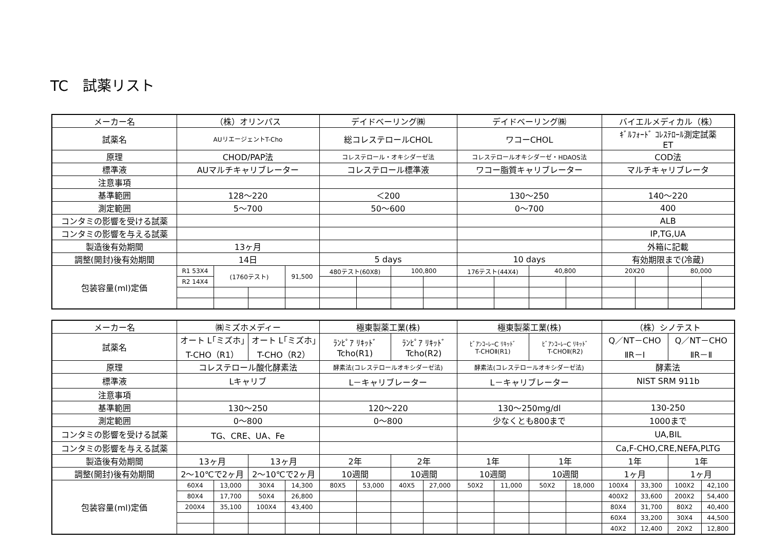TC　試薬リスト
| メーカー名 | （株）オリンパス | | | | デイドベーリング㈱ | | | | デイドベーリング㈱ | | | | バイエルメディカル（株） | | | |
| 試薬名 | AUリエージェントT-Cho | | | | 総コレステロールCHOL | | | | ワコーCHOL | | | | ｷﾞﾙﾌｫｰﾄﾞ ｺﾚｽﾃﾛｰﾙ測定試薬 ET | | | |
| 原理 | CHOD/PAP法 | | | | コレステロール・オキシダーゼ法 | | | | コレステロールオキシダーゼ・HDAOS法 | | | | COD法 | | | |
| 標準液 | AUマルチキャリブレーター | | | | コレステロール標準液 | | | | ワコー脂質キャリブレーター | | | | マルチキャリブレータ | | | |
| 注意事項 | | | | | | | | | | | | | | | | |
| 基準範囲 | 128～220 | | | | ＜200 | | | | 130～250 | | | | 140～220 | | | |
| 測定範囲 | 5～700 | | | | 50～600 | | | | 0～700 | | | | 400 | | | |
| コンタミの影響を受ける試薬 | | | | | | | | | | | | | ALB | | | |
| コンタミの影響を与える試薬 | | | | | | | | | | | | | IP,TG,UA | | | |
| 製造後有効期間 | 13ヶ月 | | | | | | | | | | | | 外箱に記載 | | | |
| 調整(開封)後有効期間 | 14日 | | | | 5 days | | | | 10 days | | | | 有効期限まで(冷蔵) | | | |
| 包装容量(ml)定価 | R1 53X4 | (1760テスト) | | 91,500 | 480テスト(60X8) | | 100,800 | | 176テスト(44X4) | | 40,800 | | 20X20 | | 80,000 | |
| | R2 14X4 | | | | | | | | | | | | | | | |
| メーカー名 | ㈱ミズホメディー | | | | 極東製薬工業(株) | | | | 極東製薬工業(株) | | | | （株）シノテスト | | | |
| 試薬名 | オート L｢ミズホ｣ T-CHO（R1） | | オート L｢ミズホ｣ T-CHO（R2） | | ﾗﾝﾋﾟｱ ﾘｷｯﾄﾞ Tcho(R1) | | ﾗﾝﾋﾟｱ ﾘｷｯﾄﾞ Tcho(R2) | | ﾋﾞｱﾝｺｰﾚｰC ﾘｷｯﾄﾞ T-CHOⅡ(R1) | | ﾋﾞｱﾝｺｰﾚｰC ﾘｷｯﾄﾞ T-CHOⅡ(R2) | | Q／NT－CHO ⅡR－Ⅰ | | Q／NT－CHO ⅡR－Ⅱ | |
| 原理 | コレステロール酸化酵素法 | | | | 酵素法(コレステロールオキシダーゼ法) | | | | 酵素法(コレステロールオキシダーゼ法) | | | | 酵素法 | | | |
| 標準液 | Lキャリブ | | | | L－キャリブレーター | | | | L－キャリブレーター | | | | NIST SRM 911b | | | |
| 注意事項 | | | | | | | | | | | | | | | | |
| 基準範囲 | 130～250 | | | | 120～220 | | | | 130～250mg/dl | | | | 130-250 | | | |
| 測定範囲 | 0～800 | | | | 0～800 | | | | 少なくとも800まで | | | | 1000まで | | | |
| コンタミの影響を受ける試薬 | TG、CRE、UA、Fe | | | | | | | | | | | | UA,BIL | | | |
| コンタミの影響を与える試薬 | | | | | | | | | | | | | Ca,F-CHO,CRE,NEFA,PLTG | | | |
| 製造後有効期間 | 13ヶ月 | | 13ヶ月 | | 2年 | | 2年 | | 1年 | | 1年 | | 1年 | | 1年 | |
| 調整(開封)後有効期間 | 2～10℃で2ヶ月 | | 2～10℃で2ヶ月 | | 10週間 | | 10週間 | | 10週間 | | 10週間 | | 1ヶ月 | | 1ヶ月 | |
| 包装容量(ml)定価 | 60X4 | 13,000 | 30X4 | 14,300 | 80X5 | 53,000 | 40X5 | 27,000 | 50X2 | 11,000 | 50X2 | 18,000 | 100X4 | 33,300 | 100X2 | 42,100 |
| | 80X4 | 17,700 | 50X4 | 26,800 | | | | | | | | | 400X2 | 33,600 | 200X2 | 54,400 |
| | 200X4 | 35,100 | 100X4 | 43,400 | | | | | | | | | 80X4 | 31,700 | 80X2 | 40,400 |
| | | | | | | | | | | | | | 60X4 | 33,200 | 30X4 | 44,500 |
| | | | | | | | | | | | | | 40X2 | 12,400 | 20X2 | 12,800 |